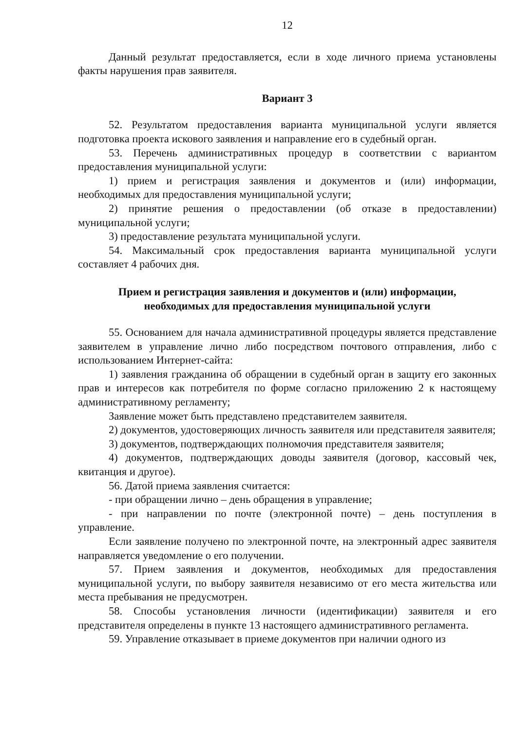12
Данный результат предоставляется, если в ходе личного приема установлены факты нарушения прав заявителя.
Вариант 3
52. Результатом предоставления варианта муниципальной услуги является подготовка проекта искового заявления и направление его в судебный орган.
53. Перечень административных процедур в соответствии с вариантом предоставления муниципальной услуги:
1) прием и регистрация заявления и документов и (или) информации, необходимых для предоставления муниципальной услуги;
2) принятие решения о предоставлении (об отказе в предоставлении) муниципальной услуги;
3) предоставление результата муниципальной услуги.
54. Максимальный срок предоставления варианта муниципальной услуги составляет 4 рабочих дня.
Прием и регистрация заявления и документов и (или) информации,
необходимых для предоставления муниципальной услуги
55. Основанием для начала административной процедуры является представление заявителем в управление лично либо посредством почтового отправления, либо с использованием Интернет-сайта:
1) заявления гражданина об обращении в судебный орган в защиту его законных прав и интересов как потребителя по форме согласно приложению 2 к настоящему административному регламенту;
Заявление может быть представлено представителем заявителя.
2) документов, удостоверяющих личность заявителя или представителя заявителя;
3) документов, подтверждающих полномочия представителя заявителя;
4) документов, подтверждающих доводы заявителя (договор, кассовый чек, квитанция и другое).
56. Датой приема заявления считается:
- при обращении лично – день обращения в управление;
- при направлении по почте (электронной почте) – день поступления в управление.
Если заявление получено по электронной почте, на электронный адрес заявителя направляется уведомление о его получении.
57. Прием заявления и документов, необходимых для предоставления муниципальной услуги, по выбору заявителя независимо от его места жительства или места пребывания не предусмотрен.
58. Способы установления личности (идентификации) заявителя и его представителя определены в пункте 13 настоящего административного регламента.
59. Управление отказывает в приеме документов при наличии одного из